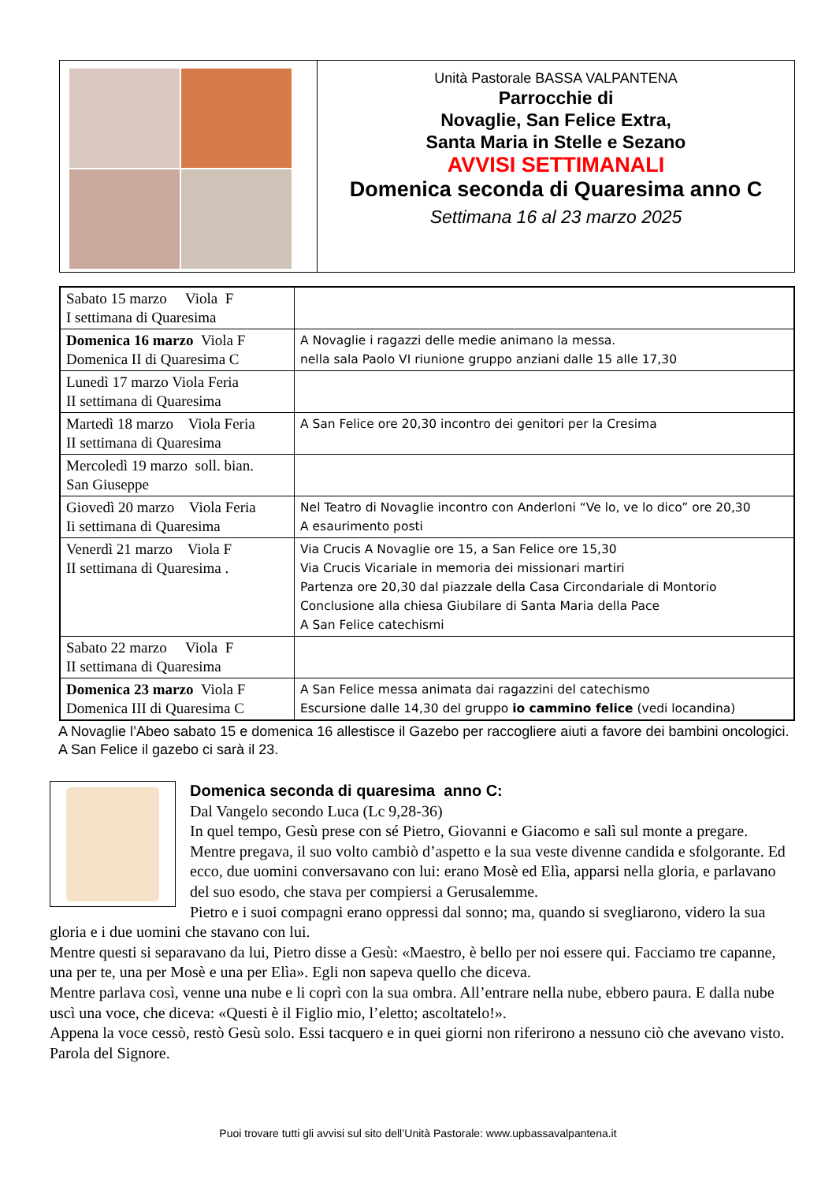Unità Pastorale BASSA VALPANTENA
Parrocchie di
Novaglie, San Felice Extra,
Santa Maria in Stelle e Sezano
AVVISI SETTIMANALI
Domenica seconda di Quaresima anno C
Settimana 16 al 23 marzo 2025
| Sabato 15 marzo Viola F I settimana di Quaresima | |
| Domenica 16 marzo Viola F Domenica II di Quaresima C | A Novaglie i ragazzi delle medie animano la messa. nella sala Paolo VI riunione gruppo anziani dalle 15 alle 17,30 |
| Lunedì 17 marzo Viola Feria II settimana di Quaresima | |
| Martedì 18 marzo Viola Feria II settimana di Quaresima | A San Felice ore 20,30 incontro dei genitori per la Cresima |
| Mercoledì 19 marzo soll. bian. San Giuseppe | |
| Giovedì 20 marzo Viola Feria Ii settimana di Quaresima | Nel Teatro di Novaglie incontro con Anderloni “Ve lo, ve lo dico” ore 20,30 A esaurimento posti |
| Venerdì 21 marzo Viola F II settimana di Quaresima . | Via Crucis A Novaglie ore 15, a San Felice ore 15,30 Via Crucis Vicariale in memoria dei missionari martiri Partenza ore 20,30 dal piazzale della Casa Circondariale di Montorio Conclusione alla chiesa Giubilare di Santa Maria della Pace A San Felice catechismi |
| Sabato 22 marzo Viola F II settimana di Quaresima | |
| Domenica 23 marzo Viola F Domenica III di Quaresima C | A San Felice messa animata dai ragazzini del catechismo Escursione dalle 14,30 del gruppo io cammino felice (vedi locandina) |
A Novaglie l’Abeo sabato 15 e domenica 16 allestisce il Gazebo per raccogliere aiuti a favore dei bambini oncologici. A San Felice il gazebo ci sarà il 23.
Domenica seconda di quaresima anno C:
Dal Vangelo secondo Luca (Lc 9,28-36)
In quel tempo, Gesù prese con sé Pietro, Giovanni e Giacomo e salì sul monte a pregare. Mentre pregava, il suo volto cambiò d’aspetto e la sua veste divenne candida e sfolgorante. Ed ecco, due uomini conversavano con lui: erano Mosè ed Elìa, apparsi nella gloria, e parlavano del suo esodo, che stava per compiersi a Gerusalemme.
Pietro e i suoi compagni erano oppressi dal sonno; ma, quando si svegliarono, videro la sua gloria e i due uomini che stavano con lui.
Mentre questi si separavano da lui, Pietro disse a Gesù: «Maestro, è bello per noi essere qui. Facciamo tre capanne, una per te, una per Mosè e una per Elìa». Egli non sapeva quello che diceva.
Mentre parlava così, venne una nube e li coprì con la sua ombra. All’entrare nella nube, ebbero paura. E dalla nube uscì una voce, che diceva: «Questi è il Figlio mio, l’eletto; ascoltatelo!».
Appena la voce cessò, restò Gesù solo. Essi tacquero e in quei giorni non riferirono a nessuno ciò che avevano visto.
Parola del Signore.
Puoi trovare tutti gli avvisi sul sito dell’Unità Pastorale: www.upbassavalpantena.it